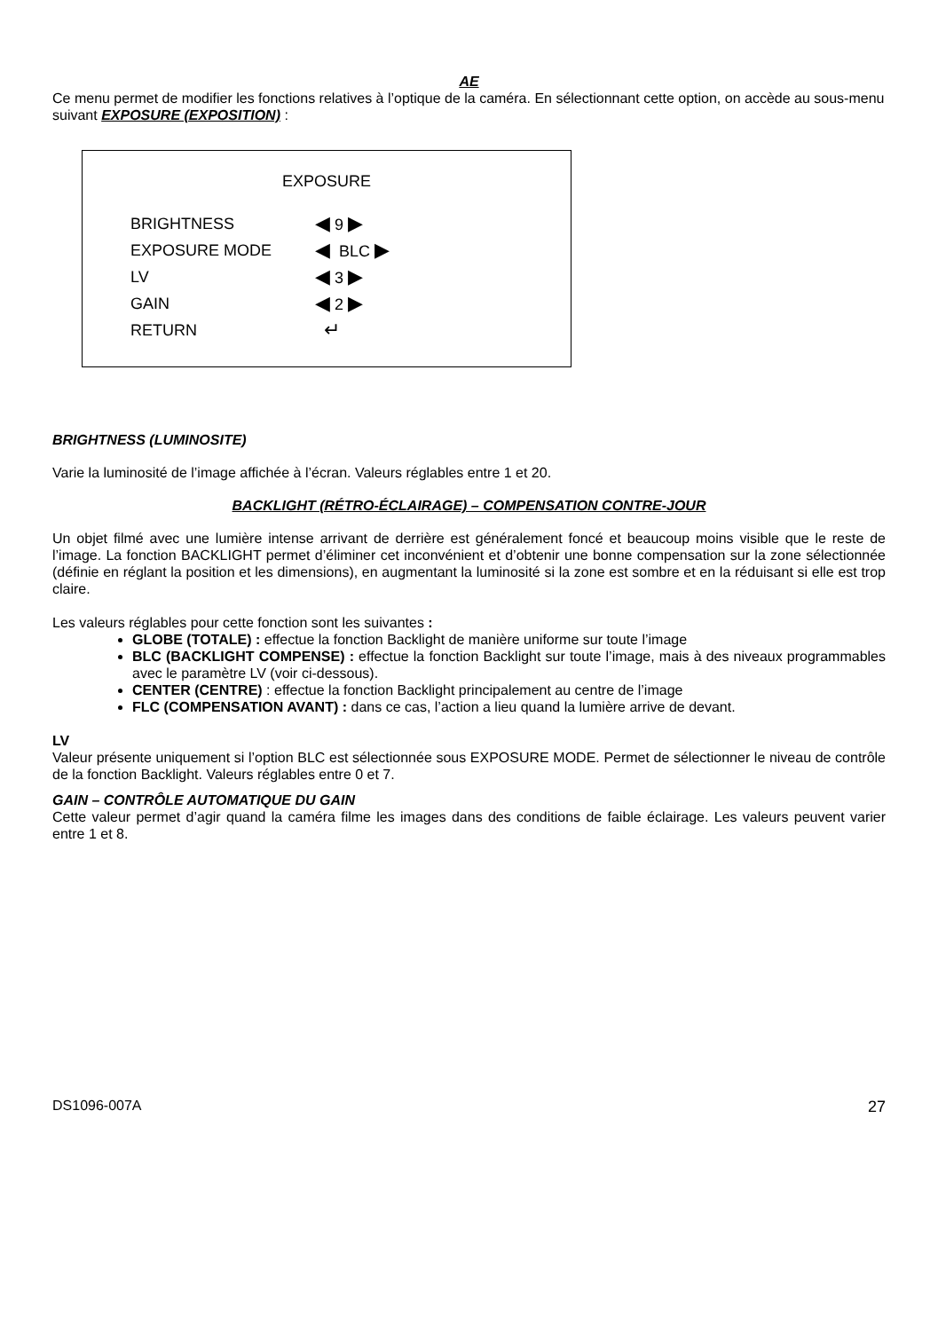AE
Ce menu permet de modifier les fonctions relatives à l’optique de la caméra. En sélectionnant cette option, on accède au sous-menu suivant EXPOSURE (EXPOSITION) :
EXPOSURE
BRIGHTNESS ◀ 9 ▶
EXPOSURE MODE ◀ BLC ▶
LV ◀ 3 ▶
GAIN ◀ 2 ▶
RETURN ↵
BRIGHTNESS (LUMINOSITE)
Varie la luminosité de l’image affichée à l’écran. Valeurs réglables entre 1 et 20.
BACKLIGHT (RÉTRO-ÉCLAIRAGE) – COMPENSATION CONTRE-JOUR
Un objet filmé avec une lumière intense arrivant de derrière est généralement foncé et beaucoup moins visible que le reste de l’image. La fonction BACKLIGHT permet d’éliminer cet inconvénient et d’obtenir une bonne compensation sur la zone sélectionnée (définie en réglant la position et les dimensions), en augmentant la luminosité si la zone est sombre et en la réduisant si elle est trop claire.
Les valeurs réglables pour cette fonction sont les suivantes :
GLOBE (TOTALE) : effectue la fonction Backlight de manière uniforme sur toute l’image
BLC (BACKLIGHT COMPENSE) : effectue la fonction Backlight sur toute l’image, mais à des niveaux programmables avec le paramètre LV (voir ci-dessous).
CENTER (CENTRE) : effectue la fonction Backlight principalement au centre de l’image
FLC (COMPENSATION AVANT) : dans ce cas, l’action a lieu quand la lumière arrive de devant.
LV
Valeur présente uniquement si l’option BLC est sélectionnée sous EXPOSURE MODE. Permet de sélectionner le niveau de contrôle de la fonction Backlight. Valeurs réglables entre 0 et 7.
GAIN – CONTRÔLE AUTOMATIQUE DU GAIN
Cette valeur permet d’agir quand la caméra filme les images dans des conditions de faible éclairage. Les valeurs peuvent varier entre 1 et 8.
DS1096-007A 27